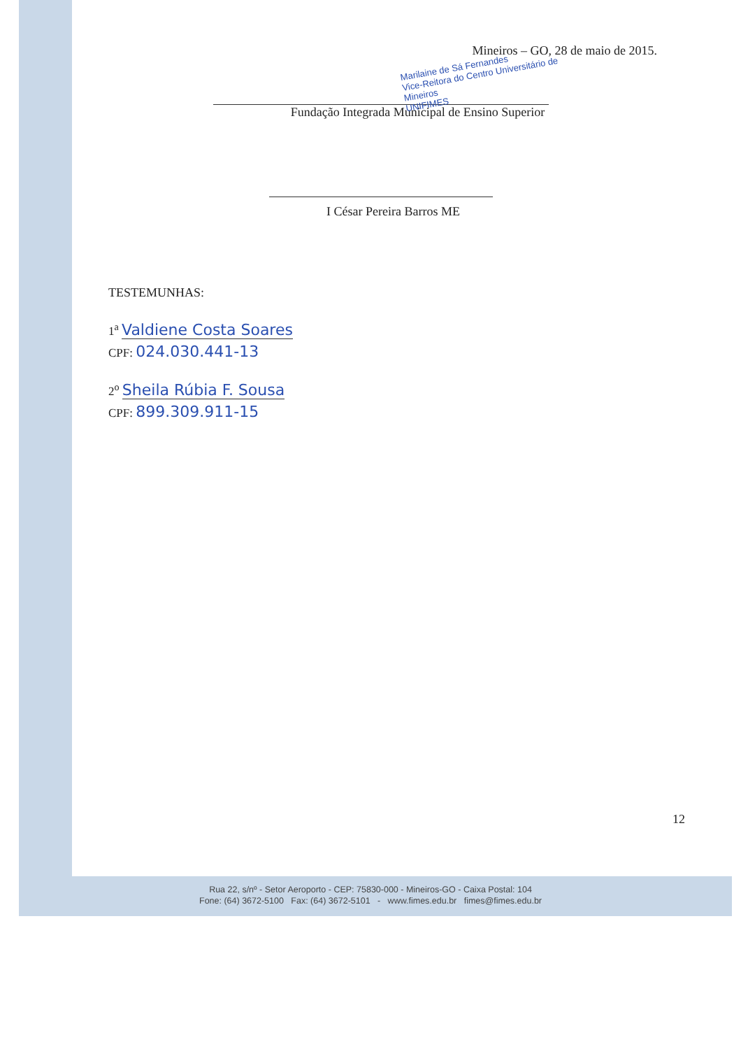Mineiros – GO, 28 de maio de 2015.
Marilaine de Sá Fernandes
Vice-Reitora do Centro Universitário de Mineiros
UNIFIMES
Fundação Integrada Municipal de Ensino Superior
I César Pereira Barros ME
TESTEMUNHAS:
1<sup>a</sup> Valdiene Costa Soares
CPF: 024.030.441-13
2<sup>o</sup> Sheila Rúbia F. Sousa
CPF: 899.309.911-15
12
Rua 22, s/nº - Setor Aeroporto - CEP: 75830-000 - Mineiros-GO - Caixa Postal: 104
Fone: (64) 3672-5100 Fax: (64) 3672-5101 - www.fimes.edu.br fimes@fimes.edu.br